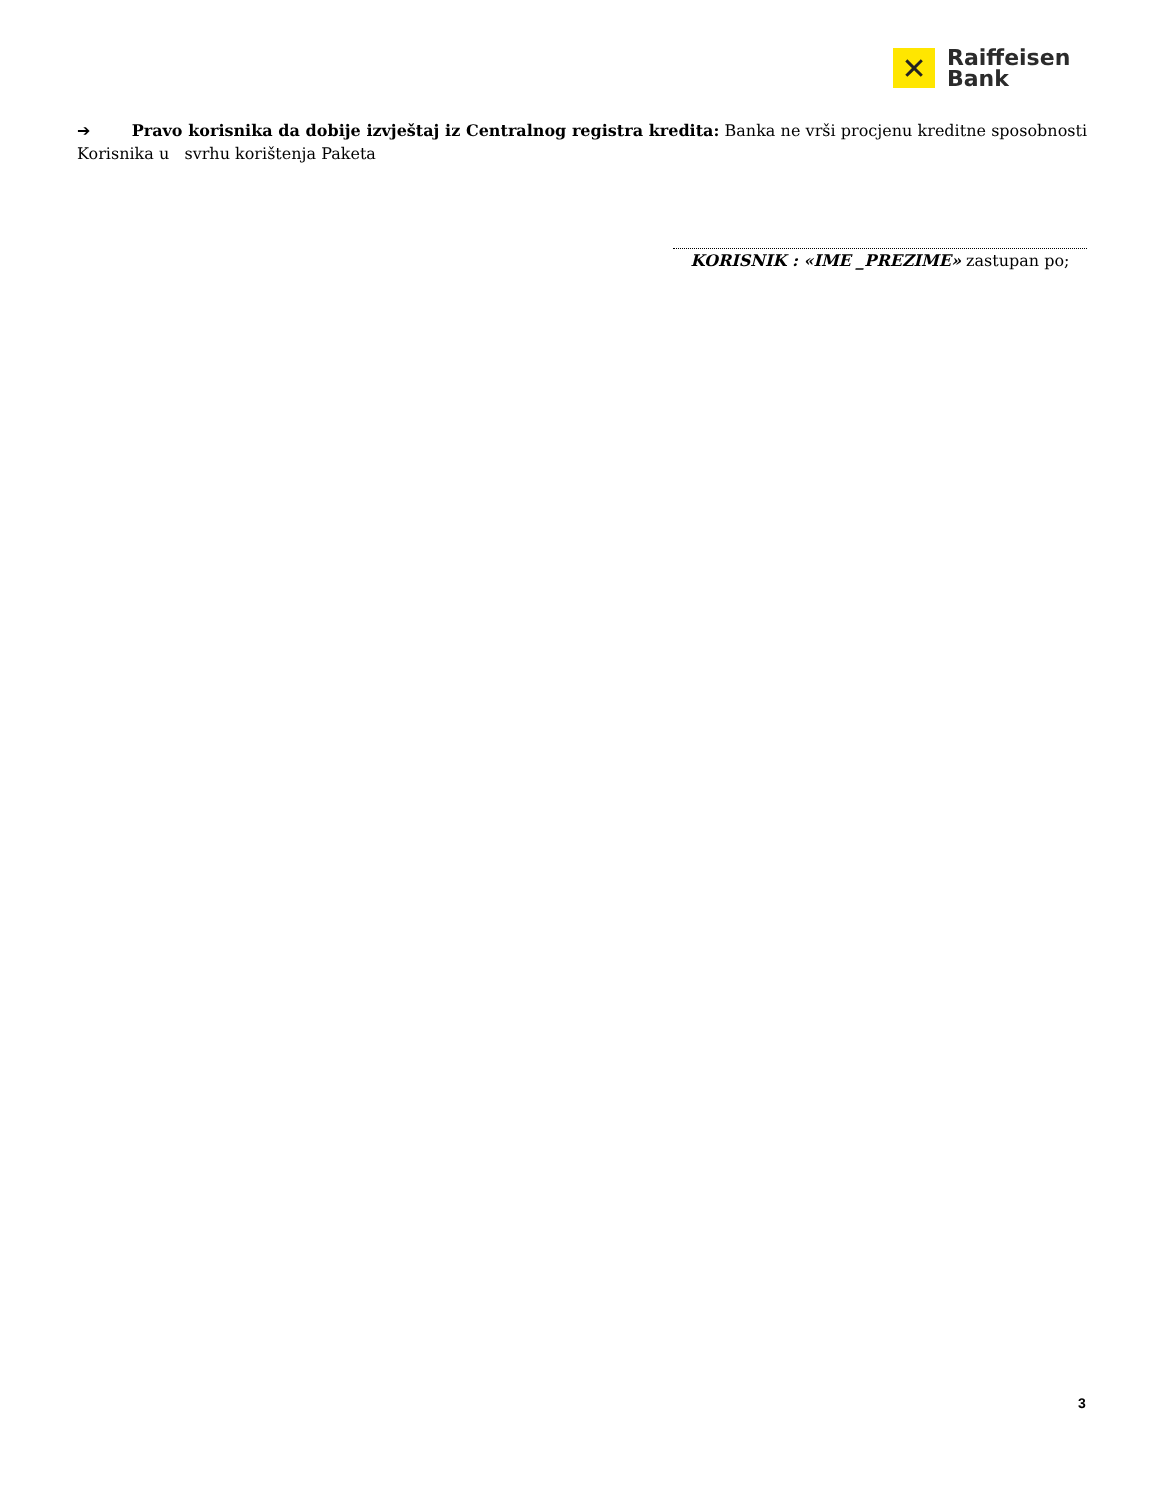✕
Raiffeisen
Bank
➔ Pravo korisnika da dobije izvještaj iz Centralnog registra kredita: Banka ne vrši procjenu kreditne sposobnosti Korisnika u svrhu korištenja Paketa
KORISNIK : «IME _PREZIME» zastupan po;
3